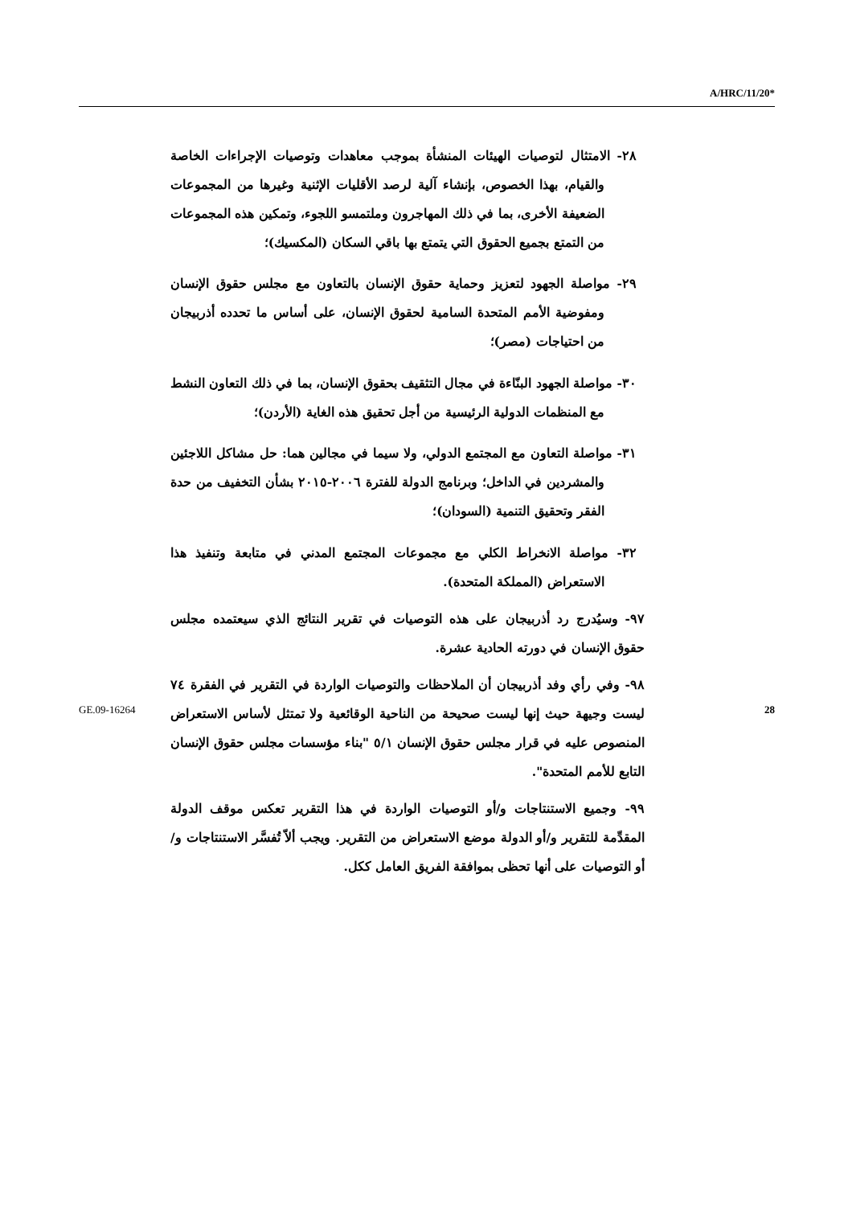A/HRC/11/20*
٢٨- الامتثال لتوصيات الهيئات المنشأة بموجب معاهدات وتوصيات الإجراءات الخاصة والقيام، بهذا الخصوص، بإنشاء آلية لرصد الأقليات الإثنية وغيرها من المجموعات الضعيفة الأخرى، بما في ذلك المهاجرون وملتمسو اللجوء، وتمكين هذه المجموعات من التمتع بجميع الحقوق التي يتمتع بها باقي السكان (المكسيك)؛
٢٩- مواصلة الجهود لتعزيز وحماية حقوق الإنسان بالتعاون مع مجلس حقوق الإنسان ومفوضية الأمم المتحدة السامية لحقوق الإنسان، على أساس ما تحدده أذربيجان من احتياجات (مصر)؛
٣٠- مواصلة الجهود البنّاءة في مجال التثقيف بحقوق الإنسان، بما في ذلك التعاون النشط مع المنظمات الدولية الرئيسية من أجل تحقيق هذه الغاية (الأردن)؛
٣١- مواصلة التعاون مع المجتمع الدولي، ولا سيما في مجالين هما: حل مشاكل اللاجئين والمشردين في الداخل؛ وبرنامج الدولة للفترة ٢٠٠٦-٢٠١٥ بشأن التخفيف من حدة الفقر وتحقيق التنمية (السودان)؛
٣٢- مواصلة الانخراط الكلي مع مجموعات المجتمع المدني في متابعة وتنفيذ هذا الاستعراض (المملكة المتحدة).
٩٧- وسيُدرج رد أذربيجان على هذه التوصيات في تقرير النتائج الذي سيعتمده مجلس حقوق الإنسان في دورته الحادية عشرة.
٩٨- وفي رأي وفد أذربيجان أن الملاحظات والتوصيات الواردة في التقرير في الفقرة ٧٤ ليست وجيهة حيث إنها ليست صحيحة من الناحية الوقائعية ولا تمتثل لأساس الاستعراض المنصوص عليه في قرار مجلس حقوق الإنسان ٥/١ "بناء مؤسسات مجلس حقوق الإنسان التابع للأمم المتحدة".
٩٩- وجميع الاستنتاجات و/أو التوصيات الواردة في هذا التقرير تعكس موقف الدولة المقدِّمة للتقرير و/أو الدولة موضع الاستعراض من التقرير. ويجب ألاّ تُفسَّر الاستنتاجات و/أو التوصيات على أنها تحظى بموافقة الفريق العامل ككل.
GE.09-16264 28